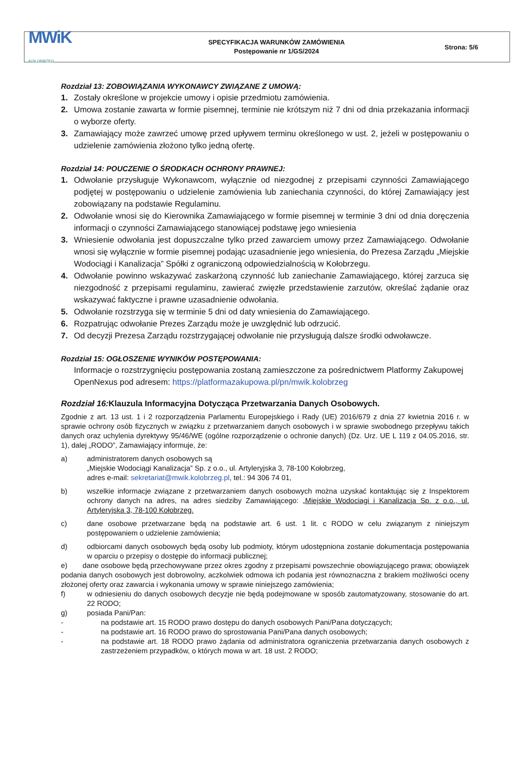MWiK
KOŁOBRZEG
SPECYFIKACJA WARUNKÓW ZAMÓWIENIA
Postępowanie nr 1/GS/2024
Strona: 5/6
Rozdział 13: ZOBOWIĄZANIA WYKONAWCY ZWIĄZANE Z UMOWĄ:
1. Zostały określone w projekcie umowy i opisie przedmiotu zamówienia.
2. Umowa zostanie zawarta w formie pisemnej, terminie nie krótszym niż 7 dni od dnia przekazania informacji o wyborze oferty.
3. Zamawiający może zawrzeć umowę przed upływem terminu określonego w ust. 2, jeżeli w postępowaniu o udzielenie zamówienia złożono tylko jedną ofertę.
Rozdział 14: POUCZENIE O ŚRODKACH OCHRONY PRAWNEJ:
1. Odwołanie przysługuje Wykonawcom, wyłącznie od niezgodnej z przepisami czynności Zamawiającego podjętej w postępowaniu o udzielenie zamówienia lub zaniechania czynności, do której Zamawiający jest zobowiązany na podstawie Regulaminu.
2. Odwołanie wnosi się do Kierownika Zamawiającego w formie pisemnej w terminie 3 dni od dnia doręczenia informacji o czynności Zamawiającego stanowiącej podstawę jego wniesienia
3. Wniesienie odwołania jest dopuszczalne tylko przed zawarciem umowy przez Zamawiającego. Odwołanie wnosi się wyłącznie w formie pisemnej podając uzasadnienie jego wniesienia, do Prezesa Zarządu „Miejskie Wodociągi i Kanalizacja” Spółki z ograniczoną odpowiedzialnością w Kołobrzegu.
4. Odwołanie powinno wskazywać zaskarżoną czynność lub zaniechanie Zamawiającego, której zarzuca się niezgodność z przepisami regulaminu, zawierać zwięzłe przedstawienie zarzutów, określać żądanie oraz wskazywać faktyczne i prawne uzasadnienie odwołania.
5. Odwołanie rozstrzyga się w terminie 5 dni od daty wniesienia do Zamawiającego.
6. Rozpatrując odwołanie Prezes Zarządu może je uwzględnić lub odrzucić.
7. Od decyzji Prezesa Zarządu rozstrzygającej odwołanie nie przysługują dalsze środki odwoławcze.
Rozdział 15: OGŁOSZENIE WYNIKÓW POSTĘPOWANIA:
Informacje o rozstrzygnięciu postępowania zostaną zamieszczone za pośrednictwem Platformy Zakupowej OpenNexus pod adresem: https://platformazakupowa.pl/pn/mwik.kolobrzeg
Rozdział 16:Klauzula Informacyjna Dotycząca Przetwarzania Danych Osobowych.
Zgodnie z art. 13 ust. 1 i 2 rozporządzenia Parlamentu Europejskiego i Rady (UE) 2016/679 z dnia 27 kwietnia 2016 r. w sprawie ochrony osób fizycznych w związku z przetwarzaniem danych osobowych i w sprawie swobodnego przepływu takich danych oraz uchylenia dyrektywy 95/46/WE (ogólne rozporządzenie o ochronie danych) (Dz. Urz. UE L 119 z 04.05.2016, str. 1), dalej „RODO”, Zamawiający informuje, że:
a) administratorem danych osobowych są
„Miejskie Wodociągi Kanalizacja” Sp. z o.o., ul. Artyleryjska 3, 78-100 Kołobrzeg,
adres e-mail: sekretariat@mwik.kolobrzeg.pl, tel.: 94 306 74 01,
b) wszelkie informacje związane z przetwarzaniem danych osobowych można uzyskać kontaktując się z Inspektorem ochrony danych na adres, na adres siedziby Zamawiającego: „Miejskie Wodociagi i Kanalizacja Sp. z o.o., ul. Artyleryjska 3, 78-100 Kołobrzeg.
c) dane osobowe przetwarzane będą na podstawie art. 6 ust. 1 lit. c RODO w celu związanym z niniejszym postępowaniem o udzielenie zamówienia;
d) odbiorcami danych osobowych będą osoby lub podmioty, którym udostępniona zostanie dokumentacja postępowania w oparciu o przepisy o dostępie do informacji publicznej;
e) dane osobowe będą przechowywane przez okres zgodny z przepisami powszechnie obowiązującego prawa; obowiązek podania danych osobowych jest dobrowolny, aczkolwiek odmowa ich podania jest równoznaczna z brakiem możliwości oceny złożonej oferty oraz zawarcia i wykonania umowy w sprawie niniejszego zamówienia;
f) w odniesieniu do danych osobowych decyzje nie będą podejmowane w sposób zautomatyzowany, stosowanie do art. 22 RODO;
g) posiada Pani/Pan:
- na podstawie art. 15 RODO prawo dostępu do danych osobowych Pani/Pana dotyczących;
- na podstawie art. 16 RODO prawo do sprostowania Pani/Pana danych osobowych;
- na podstawie art. 18 RODO prawo żądania od administratora ograniczenia przetwarzania danych osobowych z zastrzeżeniem przypadków, o których mowa w art. 18 ust. 2 RODO;